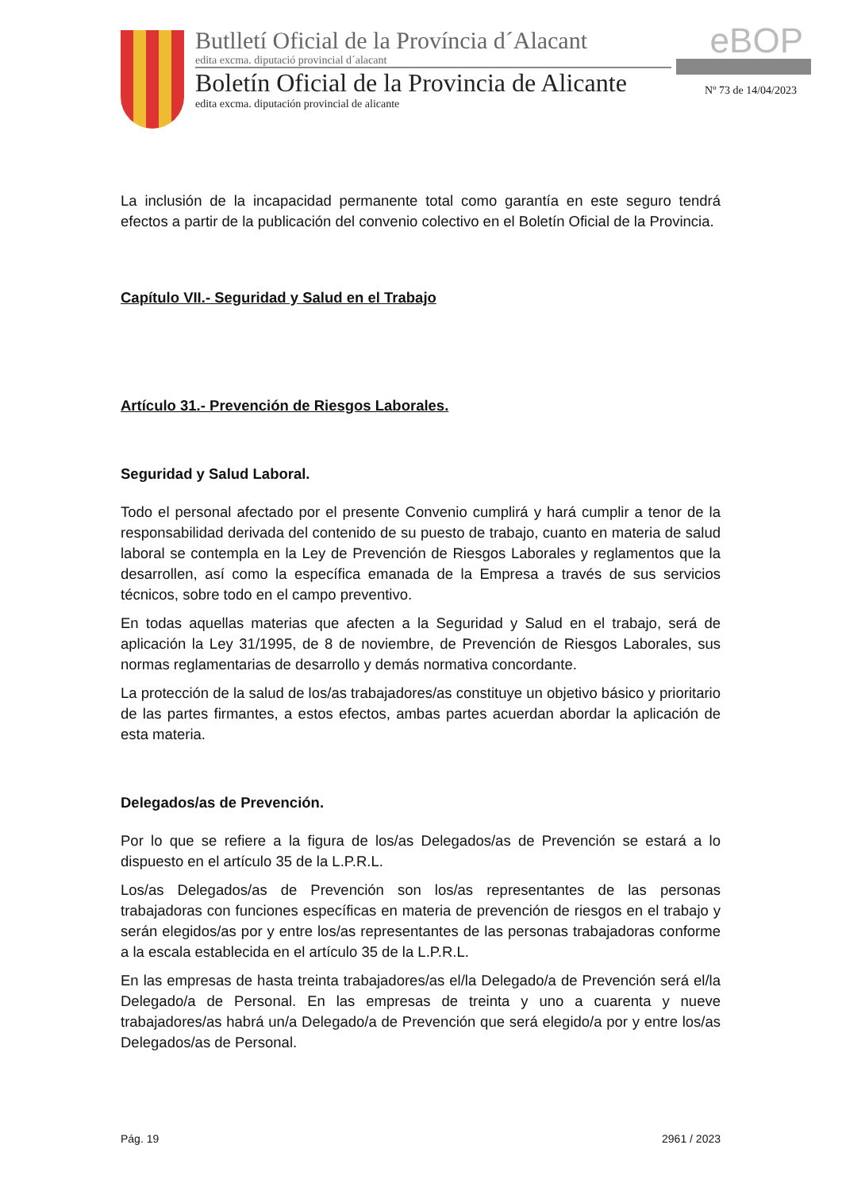Butlletí Oficial de la Província d´Alacant
edita excma. diputació provincial d´alacant
Boletín Oficial de la Provincia de Alicante
edita excma. diputación provincial de alicante
eBOP
Nº 73 de 14/04/2023
La inclusión de la incapacidad permanente total como garantía en este seguro tendrá efectos a partir de la publicación del convenio colectivo en el Boletín Oficial de la Provincia.
Capítulo VII.- Seguridad y Salud en el Trabajo
Artículo 31.- Prevención de Riesgos Laborales.
Seguridad y Salud Laboral.
Todo el personal afectado por el presente Convenio cumplirá y hará cumplir a tenor de la responsabilidad derivada del contenido de su puesto de trabajo, cuanto en materia de salud laboral se contempla en la Ley de Prevención de Riesgos Laborales y reglamentos que la desarrollen, así como la específica emanada de la Empresa a través de sus servicios técnicos, sobre todo en el campo preventivo.
En todas aquellas materias que afecten a la Seguridad y Salud en el trabajo, será de aplicación la Ley 31/1995, de 8 de noviembre, de Prevención de Riesgos Laborales, sus normas reglamentarias de desarrollo y demás normativa concordante.
La protección de la salud de los/as trabajadores/as constituye un objetivo básico y prioritario de las partes firmantes, a estos efectos, ambas partes acuerdan abordar la aplicación de esta materia.
Delegados/as de Prevención.
Por lo que se refiere a la figura de los/as Delegados/as de Prevención se estará a lo dispuesto en el artículo 35 de la L.P.R.L.
Los/as Delegados/as de Prevención son los/as representantes de las personas trabajadoras con funciones específicas en materia de prevención de riesgos en el trabajo y serán elegidos/as por y entre los/as representantes de las personas trabajadoras conforme a la escala establecida en el artículo 35 de la L.P.R.L.
En las empresas de hasta treinta trabajadores/as el/la Delegado/a de Prevención será el/la Delegado/a de Personal. En las empresas de treinta y uno a cuarenta y nueve trabajadores/as habrá un/a Delegado/a de Prevención que será elegido/a por y entre los/as Delegados/as de Personal.
Pág. 19 2961 / 2023